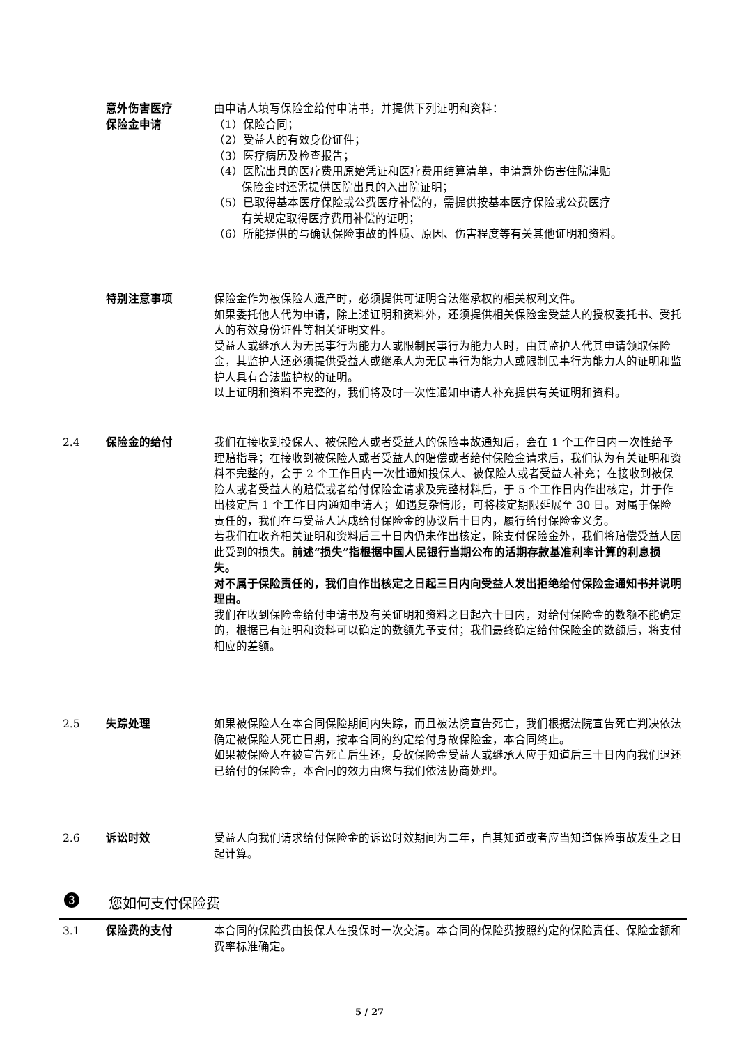意外伤害医疗
保险金申请
由申请人填写保险金给付申请书，并提供下列证明和资料：
（1）保险合同；
（2）受益人的有效身份证件；
（3）医疗病历及检查报告；
（4）医院出具的医疗费用原始凭证和医疗费用结算清单，申请意外伤害住院津贴
保险金时还需提供医院出具的入出院证明；
（5）已取得基本医疗保险或公费医疗补偿的，需提供按基本医疗保险或公费医疗
有关规定取得医疗费用补偿的证明；
（6）所能提供的与确认保险事故的性质、原因、伤害程度等有关其他证明和资料。
特别注意事项 保险金作为被保险人遗产时，必须提供可证明合法继承权的相关权利文件。
如果委托他人代为申请，除上述证明和资料外，还须提供相关保险金受益人的授权委托书、受托人的有效身份证件等相关证明文件。
受益人或继承人为无民事行为能力人或限制民事行为能力人时，由其监护人代其申请领取保险金，其监护人还必须提供受益人或继承人为无民事行为能力人或限制民事行为能力人的证明和监护人具有合法监护权的证明。
以上证明和资料不完整的，我们将及时一次性通知申请人补充提供有关证明和资料。
2.4 保险金的给付 我们在接收到投保人、被保险人或者受益人的保险事故通知后，会在 1 个工作日内一次性给予理赔指导；在接收到被保险人或者受益人的赔偿或者给付保险金请求后，我们认为有关证明和资料不完整的，会于 2 个工作日内一次性通知投保人、被保险人或者受益人补充；在接收到被保险人或者受益人的赔偿或者给付保险金请求及完整材料后，于 5 个工作日内作出核定，并于作出核定后 1 个工作日内通知申请人；如遇复杂情形，可将核定期限延展至 30 日。对属于保险责任的，我们在与受益人达成给付保险金的协议后十日内，履行给付保险金义务。
若我们在收齐相关证明和资料后三十日内仍未作出核定，除支付保险金外，我们将赔偿受益人因此受到的损失。前述“损失”指根据中国人民银行当期公布的活期存款基准利率计算的利息损失。
对不属于保险责任的，我们自作出核定之日起三日内向受益人发出拒绝给付保险金通知书并说明理由。
我们在收到保险金给付申请书及有关证明和资料之日起六十日内，对给付保险金的数额不能确定的，根据已有证明和资料可以确定的数额先予支付；我们最终确定给付保险金的数额后，将支付相应的差额。
2.5 失踪处理 如果被保险人在本合同保险期间内失踪，而且被法院宣告死亡，我们根据法院宣告死亡判决依法确定被保险人死亡日期，按本合同的约定给付身故保险金，本合同终止。
如果被保险人在被宣告死亡后生还，身故保险金受益人或继承人应于知道后三十日内向我们退还已给付的保险金，本合同的效力由您与我们依法协商处理。
2.6 诉讼时效 受益人向我们请求给付保险金的诉讼时效期间为二年，自其知道或者应当知道保险事故发生之日起计算。
3
您如何支付保险费
3.1 保险费的支付 本合同的保险费由投保人在投保时一次交清。本合同的保险费按照约定的保险责任、保险金额和费率标准确定。
5 / 27